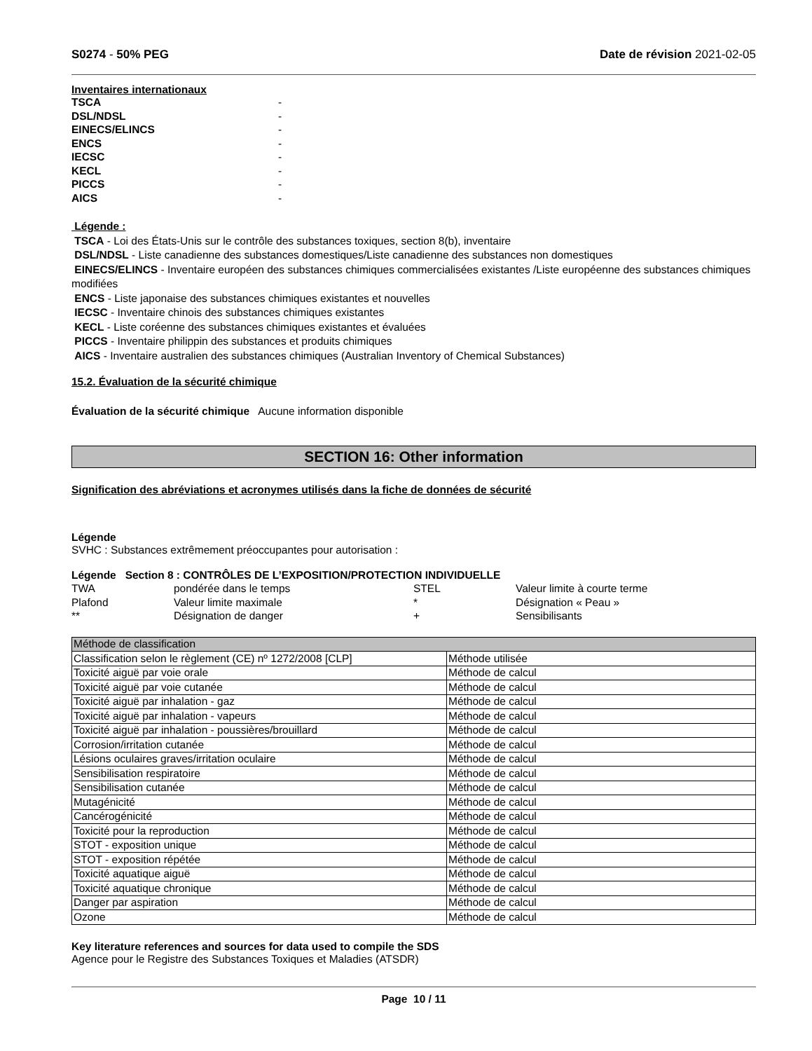S0274 - 50% PEG Date de révision 2021-02-05
Inventaires internationaux
TSCA -
DSL/NDSL -
EINECS/ELINCS -
ENCS -
IECSC -
KECL -
PICCS -
AICS -
Légende :
TSCA - Loi des États-Unis sur le contrôle des substances toxiques, section 8(b), inventaire
DSL/NDSL - Liste canadienne des substances domestiques/Liste canadienne des substances non domestiques
EINECS/ELINCS - Inventaire européen des substances chimiques commercialisées existantes /Liste européenne des substances chimiques modifiées
ENCS - Liste japonaise des substances chimiques existantes et nouvelles
IECSC - Inventaire chinois des substances chimiques existantes
KECL - Liste coréenne des substances chimiques existantes et évaluées
PICCS - Inventaire philippin des substances et produits chimiques
AICS - Inventaire australien des substances chimiques (Australian Inventory of Chemical Substances)
15.2. Évaluation de la sécurité chimique
Évaluation de la sécurité chimique Aucune information disponible
SECTION 16: Other information
Signification des abréviations et acronymes utilisés dans la fiche de données de sécurité
Légende
SVHC : Substances extrêmement préoccupantes pour autorisation :
Légende Section 8 : CONTRÔLES DE L’EXPOSITION/PROTECTION INDIVIDUELLE
| TWA | pondérée dans le temps | STEL | Valeur limite à courte terme |
| Plafond | Valeur limite maximale | * | Désignation « Peau » |
| ** | Désignation de danger | + | Sensibilisants |
| Méthode de classification | |
| --- | --- |
| Classification selon le règlement (CE) nº 1272/2008 [CLP] | Méthode utilisée |
| Toxicité aiguë par voie orale | Méthode de calcul |
| Toxicité aiguë par voie cutanée | Méthode de calcul |
| Toxicité aiguë par inhalation - gaz | Méthode de calcul |
| Toxicité aiguë par inhalation - vapeurs | Méthode de calcul |
| Toxicité aiguë par inhalation - poussières/brouillard | Méthode de calcul |
| Corrosion/irritation cutanée | Méthode de calcul |
| Lésions oculaires graves/irritation oculaire | Méthode de calcul |
| Sensibilisation respiratoire | Méthode de calcul |
| Sensibilisation cutanée | Méthode de calcul |
| Mutagénicité | Méthode de calcul |
| Cancérogénicité | Méthode de calcul |
| Toxicité pour la reproduction | Méthode de calcul |
| STOT - exposition unique | Méthode de calcul |
| STOT - exposition répétée | Méthode de calcul |
| Toxicité aquatique aiguë | Méthode de calcul |
| Toxicité aquatique chronique | Méthode de calcul |
| Danger par aspiration | Méthode de calcul |
| Ozone | Méthode de calcul |
Key literature references and sources for data used to compile the SDS
Agence pour le Registre des Substances Toxiques et Maladies (ATSDR)
Page 10 / 11